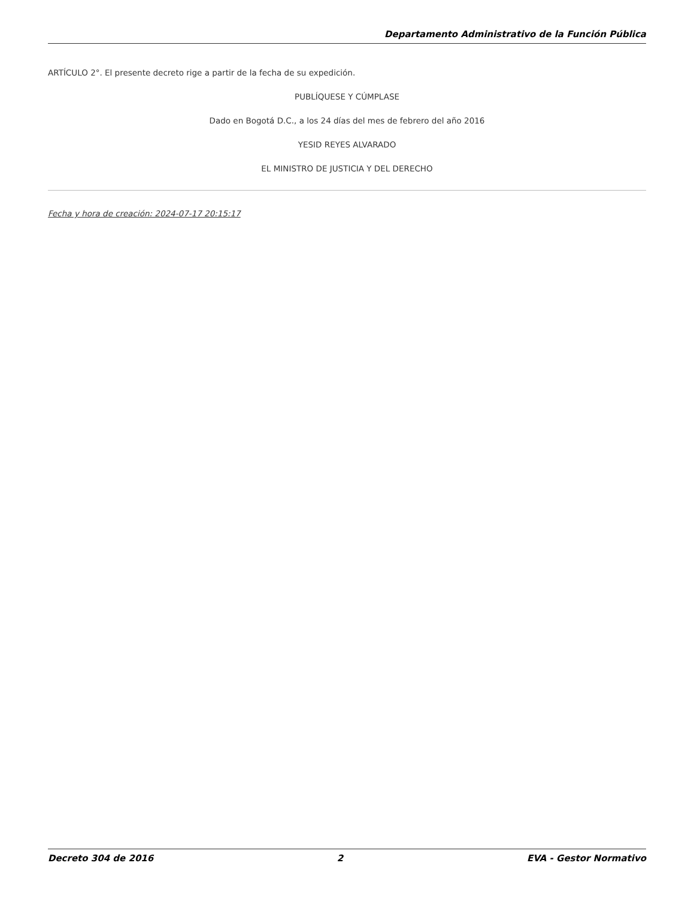Departamento Administrativo de la Función Pública
ARTÍCULO 2°. El presente decreto rige a partir de la fecha de su expedición.
PUBLÍQUESE Y CÚMPLASE
Dado en Bogotá D.C., a los 24 días del mes de febrero del año 2016
YESID REYES ALVARADO
EL MINISTRO DE JUSTICIA Y DEL DERECHO
Fecha y hora de creación: 2024-07-17 20:15:17
Decreto 304 de 2016 2 EVA - Gestor Normativo